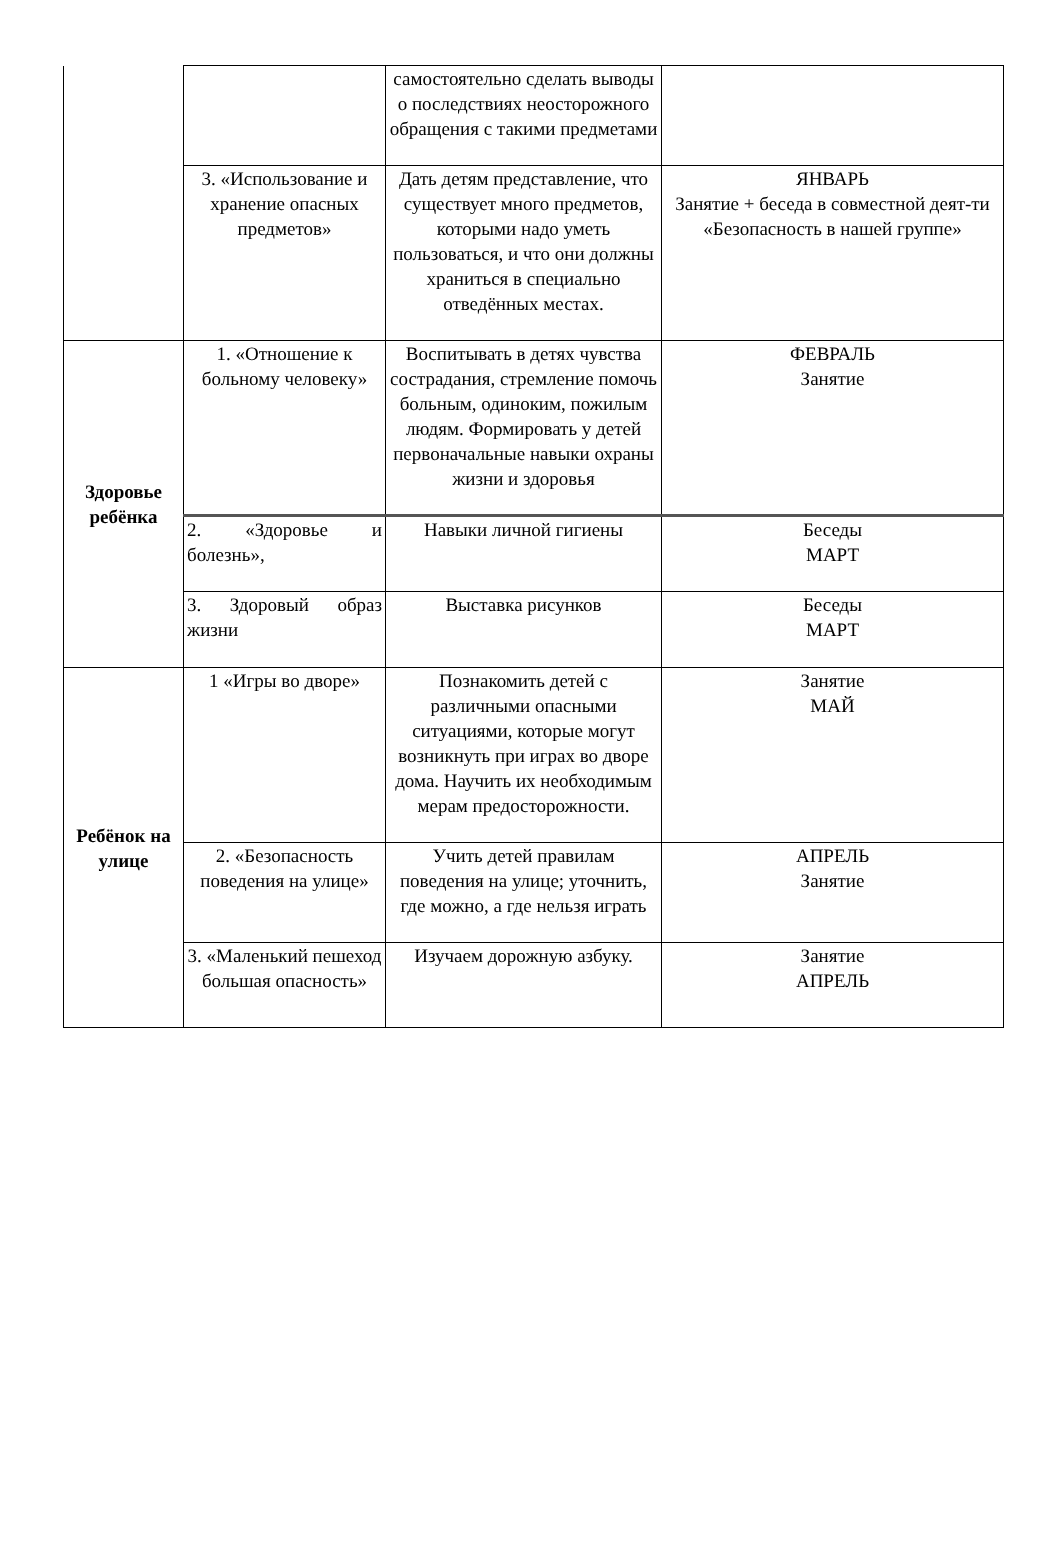| | | самостоятельно сделать выводы о последствиях неосторожного обращения с такими предметами | |
| | 3. «Использование и хранение опасных предметов» | Дать детям представление, что существует много предметов, которыми надо уметь пользоваться, и что они должны храниться в специально отведённых местах. | ЯНВАРЬ Занятие + беседа в совместной деят-ти «Безопасность в нашей группе» |
| Здоровье ребёнка | 1. «Отношение к больному человеку» | Воспитывать в детях чувства сострадания, стремление помочь больным, одиноким, пожилым людям. Формировать у детей первоначальные навыки охраны жизни и здоровья | ФЕВРАЛЬ Занятие |
| | 2. «Здоровье и болезнь», | Навыки личной гигиены | Беседы МАРТ |
| | 3. Здоровый образ жизни | Выставка рисунков | Беседы МАРТ |
| Ребёнок на улице | 1 «Игры во дворе» | Познакомить детей с различными опасными ситуациями, которые могут возникнуть при играх во дворе дома. Научить их необходимым мерам предосторожности. | Занятие МАЙ |
| | 2. «Безопасность поведения на улице» | Учить детей правилам поведения на улице; уточнить, где можно, а где нельзя играть | АПРЕЛЬ Занятие |
| | 3. «Маленький пешеход большая опасность» | Изучаем дорожную азбуку. | Занятие АПРЕЛЬ |